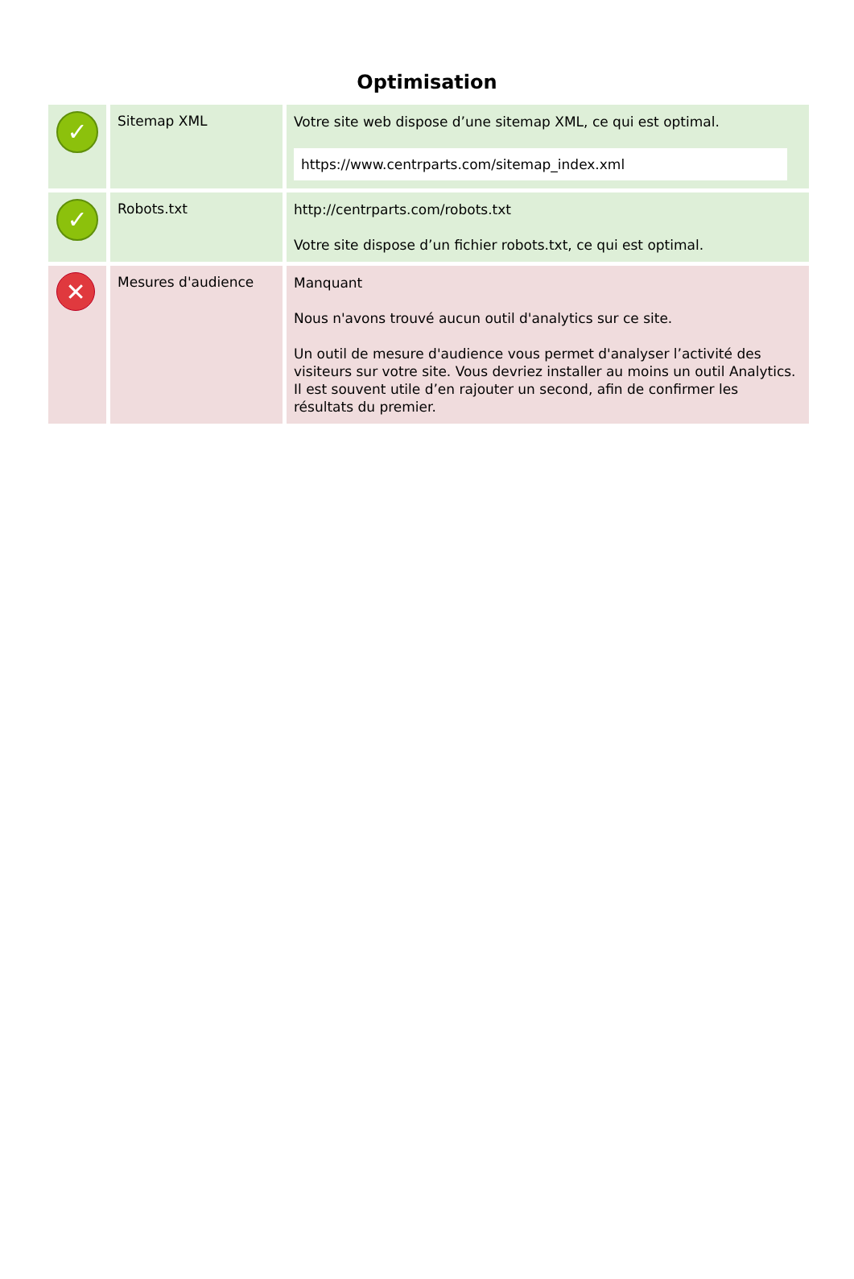Optimisation
| ✓ | Sitemap XML | Votre site web dispose d’une sitemap XML, ce qui est optimal. https://www.centrparts.com/sitemap_index.xml |
| ✓ | Robots.txt | http://centrparts.com/robots.txt Votre site dispose d’un fichier robots.txt, ce qui est optimal. |
| ✕ | Mesures d'audience | Manquant Nous n'avons trouvé aucun outil d'analytics sur ce site. Un outil de mesure d'audience vous permet d'analyser l’activité des visiteurs sur votre site. Vous devriez installer au moins un outil Analytics. Il est souvent utile d’en rajouter un second, afin de confirmer les résultats du premier. |